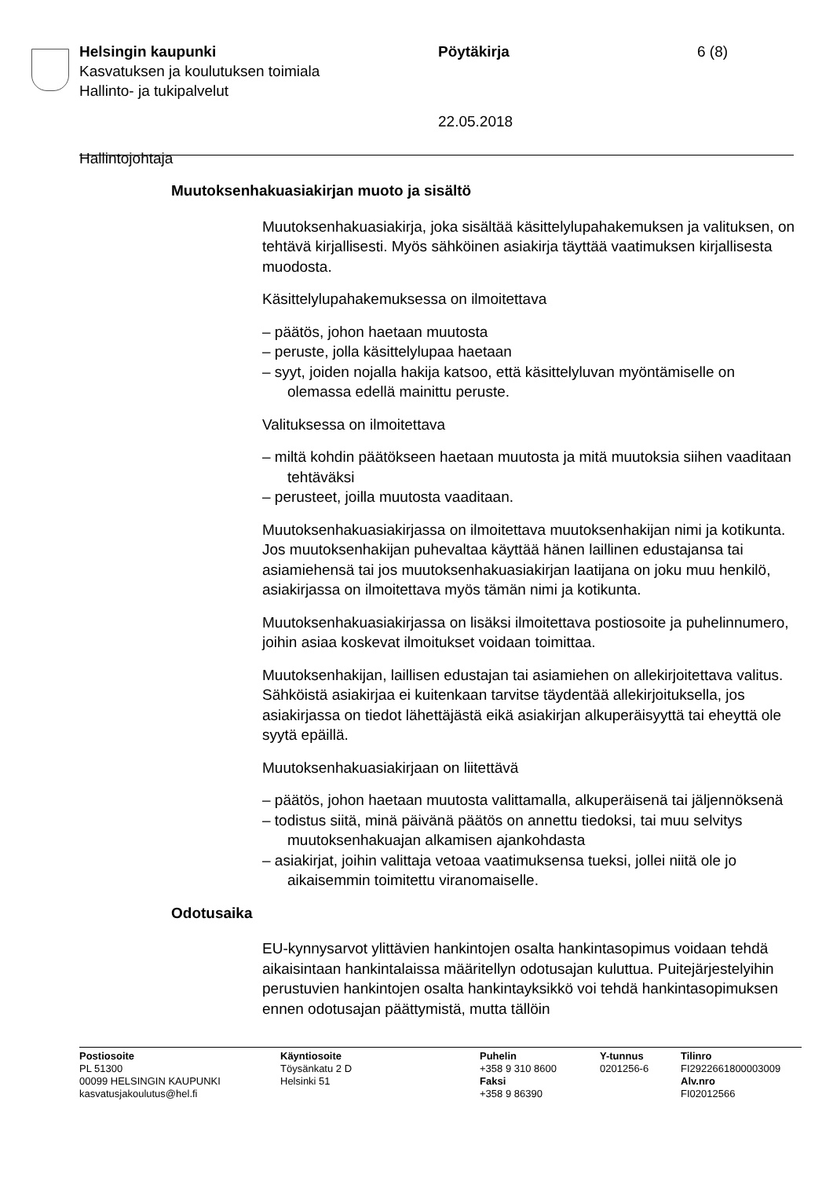Helsingin kaupunki Pöytäkirja 6 (8)
Kasvatuksen ja koulutuksen toimiala
Hallinto- ja tukipalvelut
22.05.2018
Hallintojohtaja
Muutoksenhakuasiakirjan muoto ja sisältö
Muutoksenhakuasiakirja, joka sisältää käsittelylupahakemuksen ja valituksen, on tehtävä kirjallisesti. Myös sähköinen asiakirja täyttää vaatimuksen kirjallisesta muodosta.
Käsittelylupahakemuksessa on ilmoitettava
– päätös, johon haetaan muutosta
– peruste, jolla käsittelylupaa haetaan
– syyt, joiden nojalla hakija katsoo, että käsittelyluvan myöntämiselle on olemassa edellä mainittu peruste.
Valituksessa on ilmoitettava
– miltä kohdin päätökseen haetaan muutosta ja mitä muutoksia siihen vaaditaan tehtäväksi
– perusteet, joilla muutosta vaaditaan.
Muutoksenhakuasiakirjassa on ilmoitettava muutoksenhakijan nimi ja kotikunta. Jos muutoksenhakijan puhevaltaa käyttää hänen laillinen edustajansa tai asiamiehensä tai jos muutoksenhakuasiakirjan laatijana on joku muu henkilö, asiakirjassa on ilmoitettava myös tämän nimi ja kotikunta.
Muutoksenhakuasiakirjassa on lisäksi ilmoitettava postiosoite ja puhelinnumero, joihin asiaa koskevat ilmoitukset voidaan toimittaa.
Muutoksenhakijan, laillisen edustajan tai asiamiehen on allekirjoitettava valitus. Sähköistä asiakirjaa ei kuitenkaan tarvitse täydentää allekirjoituksella, jos asiakirjassa on tiedot lähettäjästä eikä asiakirjan alkuperäisyyttä tai eheyttä ole syytä epäillä.
Muutoksenhakuasiakirjaan on liitettävä
– päätös, johon haetaan muutosta valittamalla, alkuperäisenä tai jäljennöksenä
– todistus siitä, minä päivänä päätös on annettu tiedoksi, tai muu selvitys muutoksenhakuajan alkamisen ajankohdasta
– asiakirjat, joihin valittaja vetoaa vaatimuksensa tueksi, jollei niitä ole jo aikaisemmin toimitettu viranomaiselle.
Odotusaika
EU-kynnysarvot ylittävien hankintojen osalta hankintasopimus voidaan tehdä aikaisintaan hankintalaissa määritellyn odotusajan kuluttua. Puitejärjestelyihin perustuvien hankintojen osalta hankintayksikkö voi tehdä hankintasopimuksen ennen odotusajan päättymistä, mutta tällöin
Postiosoite
PL 51300
00099 HELSINGIN KAUPUNKI
kasvatusjakoulutus@hel.fi
Käyntiosoite
Töysänkatu 2 D
Helsinki 51
Puhelin
+358 9 310 8600
Faksi
+358 9 86390
Y-tunnus
0201256-6
Tilinro
FI2922661800003009
Alv.nro
FI02012566